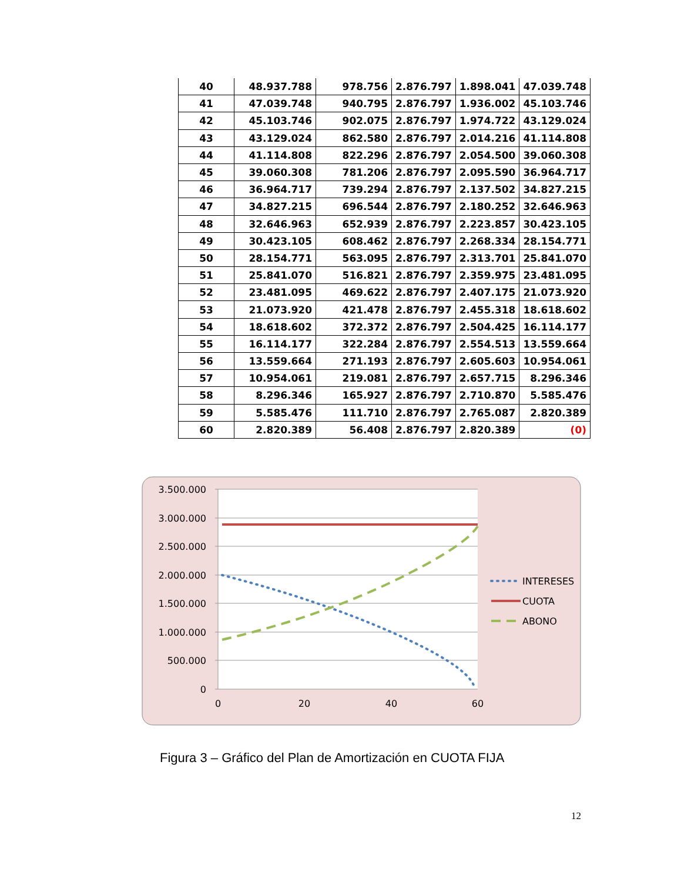| 40 | 48.937.788 | 978.756 | 2.876.797 | 1.898.041 | 47.039.748 |
| 41 | 47.039.748 | 940.795 | 2.876.797 | 1.936.002 | 45.103.746 |
| 42 | 45.103.746 | 902.075 | 2.876.797 | 1.974.722 | 43.129.024 |
| 43 | 43.129.024 | 862.580 | 2.876.797 | 2.014.216 | 41.114.808 |
| 44 | 41.114.808 | 822.296 | 2.876.797 | 2.054.500 | 39.060.308 |
| 45 | 39.060.308 | 781.206 | 2.876.797 | 2.095.590 | 36.964.717 |
| 46 | 36.964.717 | 739.294 | 2.876.797 | 2.137.502 | 34.827.215 |
| 47 | 34.827.215 | 696.544 | 2.876.797 | 2.180.252 | 32.646.963 |
| 48 | 32.646.963 | 652.939 | 2.876.797 | 2.223.857 | 30.423.105 |
| 49 | 30.423.105 | 608.462 | 2.876.797 | 2.268.334 | 28.154.771 |
| 50 | 28.154.771 | 563.095 | 2.876.797 | 2.313.701 | 25.841.070 |
| 51 | 25.841.070 | 516.821 | 2.876.797 | 2.359.975 | 23.481.095 |
| 52 | 23.481.095 | 469.622 | 2.876.797 | 2.407.175 | 21.073.920 |
| 53 | 21.073.920 | 421.478 | 2.876.797 | 2.455.318 | 18.618.602 |
| 54 | 18.618.602 | 372.372 | 2.876.797 | 2.504.425 | 16.114.177 |
| 55 | 16.114.177 | 322.284 | 2.876.797 | 2.554.513 | 13.559.664 |
| 56 | 13.559.664 | 271.193 | 2.876.797 | 2.605.603 | 10.954.061 |
| 57 | 10.954.061 | 219.081 | 2.876.797 | 2.657.715 | 8.296.346 |
| 58 | 8.296.346 | 165.927 | 2.876.797 | 2.710.870 | 5.585.476 |
| 59 | 5.585.476 | 111.710 | 2.876.797 | 2.765.087 | 2.820.389 |
| 60 | 2.820.389 | 56.408 | 2.876.797 | 2.820.389 | (0) |
3.500.000
3.000.000
2.500.000
2.000.000
1.500.000
1.000.000
500.000
0
0
20
40
60
INTERESES
CUOTA
ABONO
Figura 3 – Gráfico del Plan de Amortización en CUOTA FIJA
12